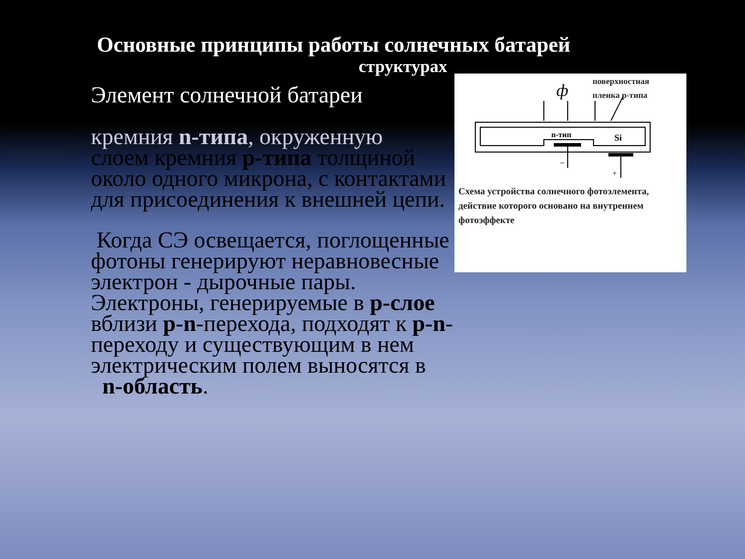Основные принципы работы солнечных батарей
структурах
Элемент солнечной батареи
кремния n-типа, окруженную
слоем кремния p-типа толщиной около одного микрона, с контактами для присоединения к внешней цепи.
Когда СЭ освещается, поглощенные фотоны генерируют неравновесные электрон - дырочные пары. Электроны, генерируемые в p-слое вблизи p-n-перехода, подходят к p-n-переходу и существующим в нем электрическим полем выносятся в n-область.
ф
n-тип
Si
−
+
поверхностная
пленка p-типа
Схема устройства солнечного фотоэлемента, действие которого основано на внутреннем фотоэффекте